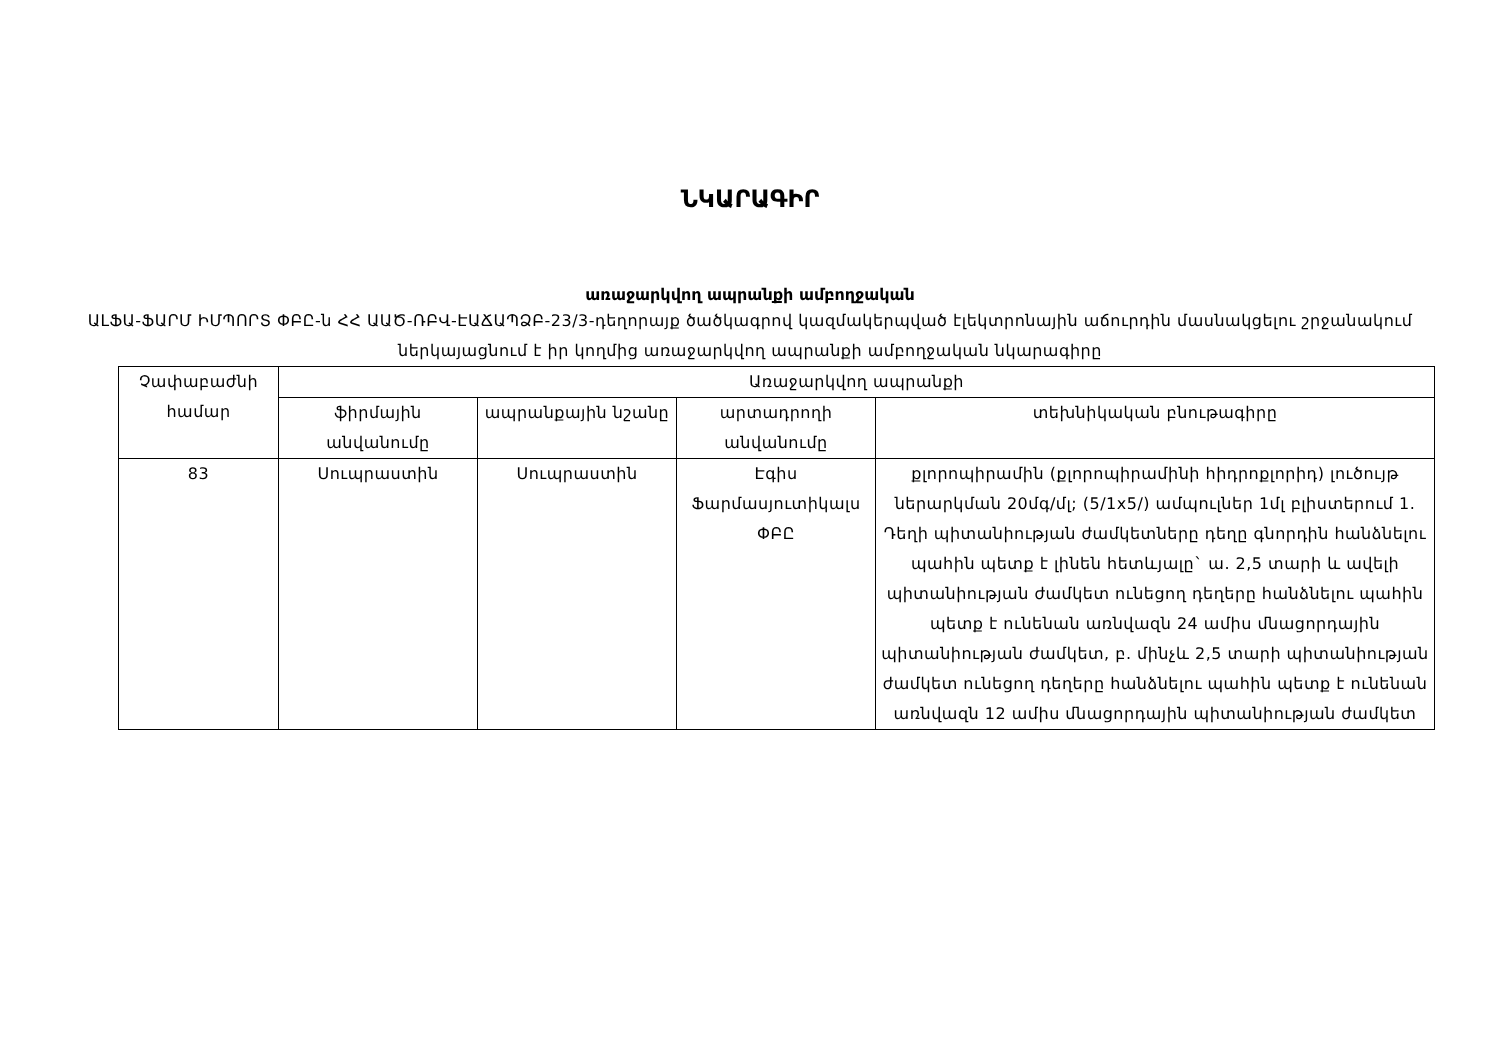ՆԿԱՐԱԳԻՐ
առաջարկվող ապրանքի ամբողջական
ԱԼՖԱ-ՖԱՐՄ ԻՄՊՈՐՏ ՓԲԸ-ն ՀՀ ԱԱԾ-ՌԲՎ-ԷԱՃԱՊՁԲ-23/3-դեղորայք ծածկագրով կազմակերպված էլեկտրոնային աճուրդին մասնակցելու շրջանակում ներկայացնում է իր կողմից առաջարկվող ապրանքի ամբողջական նկարագիրը
| Չափաբաժնի համար | Առաջարկվող ապրանքի | | | |
| --- | --- | --- | --- | --- |
| | ֆիրմային անվանումը | ապրանքային նշանը | արտադրողի անվանումը | տեխնիկական բնութագիրը |
| 83 | Սուպրաստին | Սուպրաստին | Էգիս Ֆարմասյուտիկալս ՓԲԸ | քլորոպիրամին (քլորոպիրամինի հիդրոքլորիդ) լուծույթ ներարկման 20մգ/մլ; (5/1x5/) ամպուլներ 1մլ բլիստերում 1. Դեղի պիտանիության ժամկետները դեղը գնորդին հանձնելու պահին պետք է լինեն հետևյալը` ա. 2,5 տարի և ավելի պիտանիության ժամկետ ունեցող դեղերը հանձնելու պահին պետք է ունենան առնվազն 24 ամիս մնացորդային պիտանիության ժամկետ, բ. մինչև 2,5 տարի պիտանիության ժամկետ ունեցող դեղերը հանձնելու պահին պետք է ունենան առնվազն 12 ամիս մնացորդային պիտանիության ժամկետ |